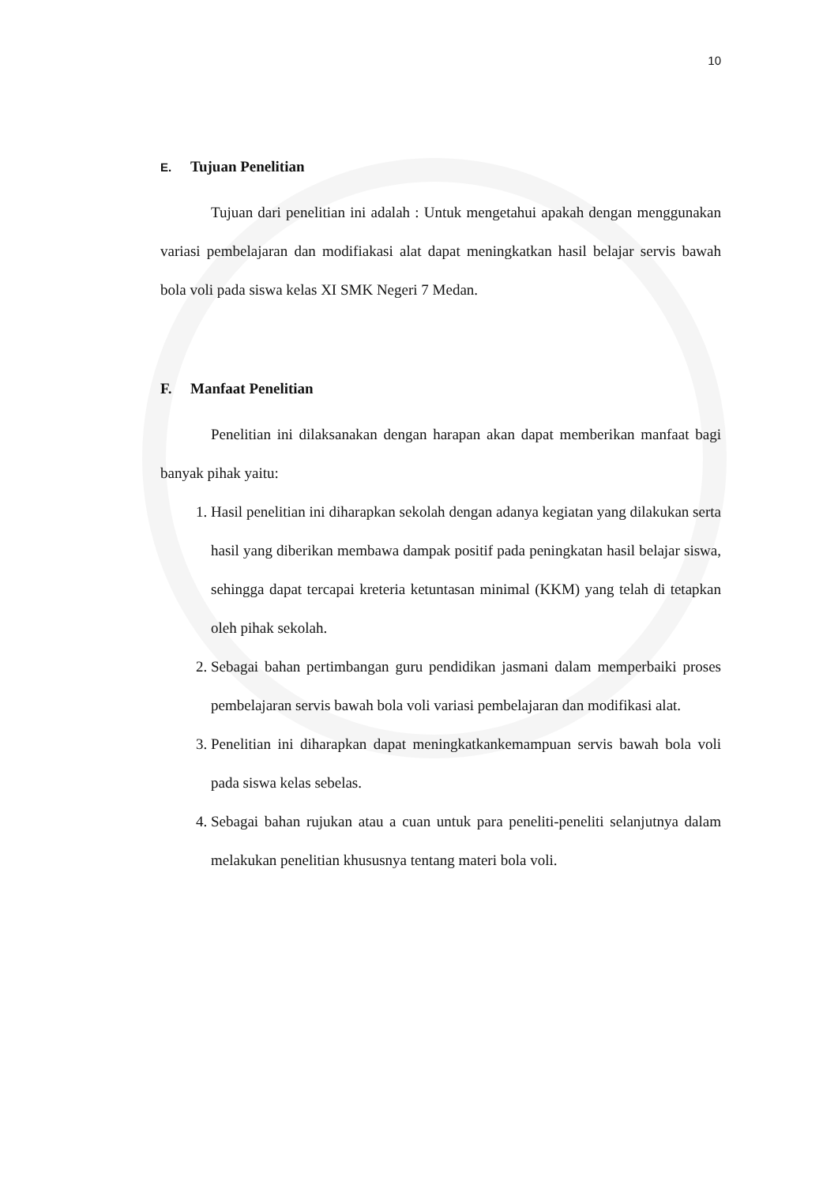10
E. Tujuan Penelitian
Tujuan dari penelitian ini adalah : Untuk mengetahui apakah dengan menggunakan variasi pembelajaran dan modifiakasi alat dapat meningkatkan hasil belajar servis bawah bola voli pada siswa kelas XI SMK Negeri 7 Medan.
F. Manfaat Penelitian
Penelitian ini dilaksanakan dengan harapan akan dapat memberikan manfaat bagi banyak pihak yaitu:
1. Hasil penelitian ini diharapkan sekolah dengan adanya kegiatan yang dilakukan serta hasil yang diberikan membawa dampak positif pada peningkatan hasil belajar siswa, sehingga dapat tercapai kreteria ketuntasan minimal (KKM) yang telah di tetapkan oleh pihak sekolah.
2. Sebagai bahan pertimbangan guru pendidikan jasmani dalam memperbaiki proses pembelajaran servis bawah bola voli variasi pembelajaran dan modifikasi alat.
3. Penelitian ini diharapkan dapat meningkatkankemampuan servis bawah bola voli pada siswa kelas sebelas.
4. Sebagai bahan rujukan atau a cuan untuk para peneliti-peneliti selanjutnya dalam melakukan penelitian khususnya tentang materi bola voli.